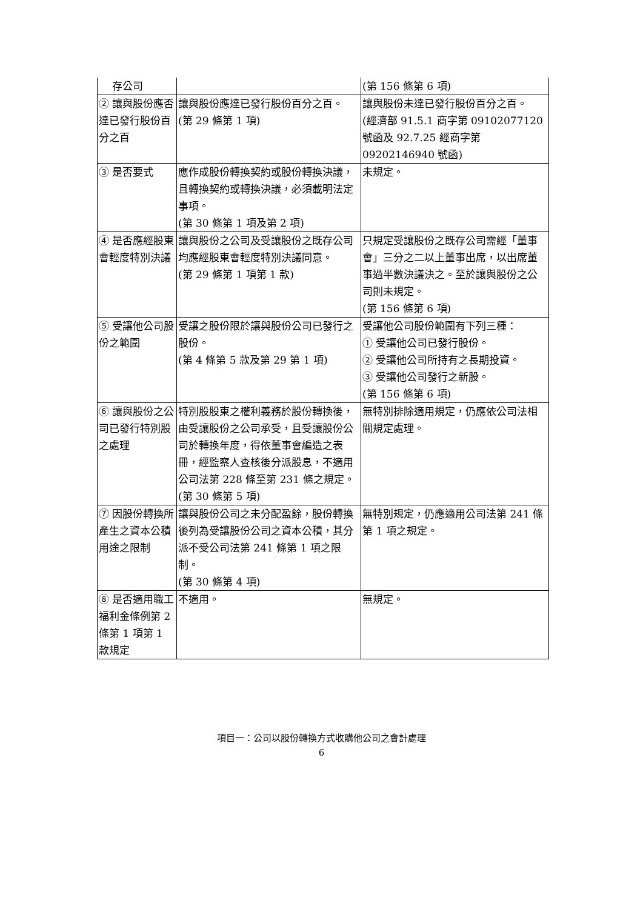| 存公司 | | (第 156 條第 6 項) |
| ② 讓與股份應否達已發行股份百分之百 | 讓與股份應達已發行股份百分之百。 (第 29 條第 1 項) | 讓與股份未達已發行股份百分之百。 (經濟部 91.5.1 商字第 09102077120 號函及 92.7.25 經商字第 09202146940 號函) |
| ③ 是否要式 | 應作成股份轉換契約或股份轉換決議，且轉換契約或轉換決議，必須載明法定事項。 (第 30 條第 1 項及第 2 項) | 未規定。 |
| ④ 是否應經股東會輕度特別決議 | 讓與股份之公司及受讓股份之既存公司均應經股東會輕度特別決議同意。 (第 29 條第 1 項第 1 款) | 只規定受讓股份之既存公司需經「董事會」三分之二以上董事出席，以出席董事過半數決議決之。至於讓與股份之公司則未規定。 (第 156 條第 6 項) |
| ⑤ 受讓他公司股份之範圍 | 受讓之股份限於讓與股份公司已發行之股份。 (第 4 條第 5 款及第 29 第 1 項) | 受讓他公司股份範圍有下列三種： ① 受讓他公司已發行股份。 ② 受讓他公司所持有之長期投資。 ③ 受讓他公司發行之新股。 (第 156 條第 6 項) |
| ⑥ 讓與股份之公司已發行特別股之處理 | 特別股股東之權利義務於股份轉換後，由受讓股份之公司承受，且受讓股份公司於轉換年度，得依董事會編造之表冊，經監察人查核後分派股息，不適用公司法第 228 條至第 231 條之規定。 (第 30 條第 5 項) | 無特別排除適用規定，仍應依公司法相關規定處理。 |
| ⑦ 因股份轉換所產生之資本公積用途之限制 | 讓與股份公司之未分配盈餘，股份轉換後列為受讓股份公司之資本公積，其分派不受公司法第 241 條第 1 項之限制。 (第 30 條第 4 項) | 無特別規定，仍應適用公司法第 241 條第 1 項之規定。 |
| ⑧ 是否適用職工福利金條例第 2 條第 1 項第 1 款規定 | 不適用。 | 無規定。 |
項目一：公司以股份轉換方式收購他公司之會計處理
6